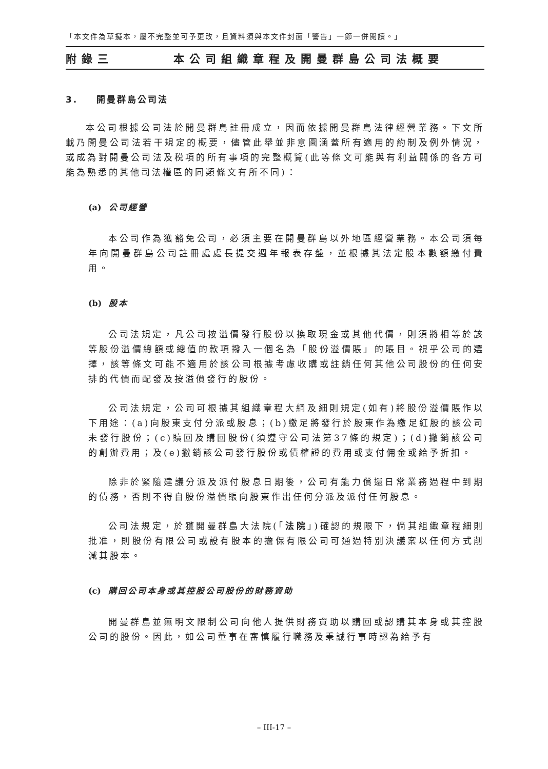「本文件為草擬本，屬不完整並可予更改，且資料須與本文件封面「警告」一節一併閱讀。」
附錄三 本公司組織章程及開曼群島公司法概要
3. 開曼群島公司法
本公司根據公司法於開曼群島註冊成立，因而依據開曼群島法律經營業務。下文所載乃開曼公司法若干規定的概要，儘管此舉並非意圖涵蓋所有適用的約制及例外情況，或成為對開曼公司法及税項的所有事項的完整概覽(此等條文可能與有利益關係的各方可能為熟悉的其他司法權區的同類條文有所不同)：
(a) 公司經營
本公司作為獲豁免公司，必須主要在開曼群島以外地區經營業務。本公司須每年向開曼群島公司註冊處處長提交週年報表存盤，並根據其法定股本數額繳付費用。
(b) 股本
公司法規定，凡公司按溢價發行股份以換取現金或其他代價，則須將相等於該等股份溢價總額或總值的款項撥入一個名為「股份溢價賬」的賬目。視乎公司的選擇，該等條文可能不適用於該公司根據考慮收購或註銷任何其他公司股份的任何安排的代價而配發及按溢價發行的股份。
公司法規定，公司可根據其組織章程大綱及細則規定(如有)將股份溢價賬作以下用途：(a)向股東支付分派或股息；(b)繳足將發行於股東作為繳足紅股的該公司未發行股份；(c)贖回及購回股份(須遵守公司法第37條的規定)；(d)撇銷該公司的創辦費用；及(e)撇銷該公司發行股份或債權證的費用或支付佣金或給予折扣。
除非於緊隨建議分派及派付股息日期後，公司有能力償還日常業務過程中到期的債務，否則不得自股份溢價賬向股東作出任何分派及派付任何股息。
公司法規定，於獲開曼群島大法院(「法院」)確認的規限下，倘其組織章程細則批准，則股份有限公司或設有股本的擔保有限公司可通過特別決議案以任何方式削減其股本。
(c) 購回公司本身或其控股公司股份的財務資助
開曼群島並無明文限制公司向他人提供財務資助以購回或認購其本身或其控股公司的股份。因此，如公司董事在審慎履行職務及秉誠行事時認為給予有
– III-17 –